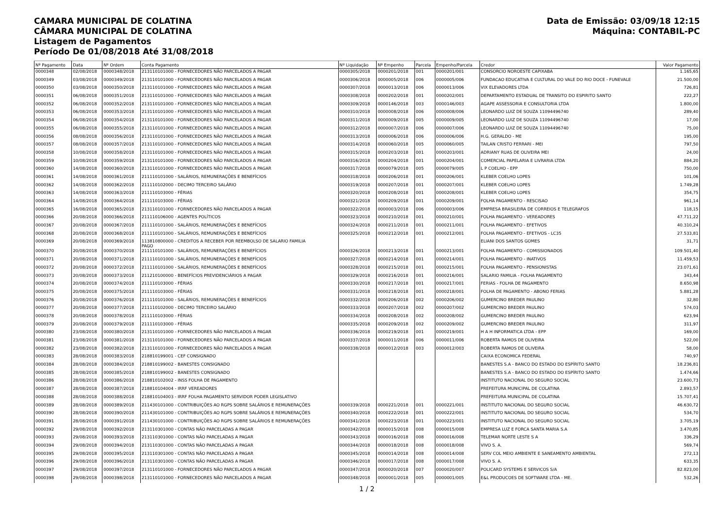CAMARA MUNICIPAL DE COLATINA
CÂMARA MUNICIPAL DE COLATINA
Listagem de Pagamentos
Período De 01/08/2018 Até 31/08/2018
Data de Emissão: 03/09/18 12:15
Máquina: CONTABIL-PC
| Nº Pagamento | Data | Nº Ordem | Conta Pagamento | Nº Liquidação | Nº Empenho | Parcela | Empenho/Parcela | Credor | Valor Pagamento |
| --- | --- | --- | --- | --- | --- | --- | --- | --- | --- |
| 0000348 | 02/08/2018 | 0000348/2018 | 213110101000 - FORNECEDORES NÃO PARCELADOS A PAGAR | 0000305/2018 | 0000201/2018 | 001 | 0000201/001 | CONSORCIO NOROESTE CAPIXABA | 1.165,65 |
| 0000349 | 03/08/2018 | 0000349/2018 | 213110101000 - FORNECEDORES NÃO PARCELADOS A PAGAR | 0000306/2018 | 0000005/2018 | 006 | 0000005/006 | FUNDACAO EDUCATIVA E CULTURAL DO VALE DO RIO DOCE - FUNEVALE | 21.500,00 |
| 0000350 | 03/08/2018 | 0000350/2018 | 213110101000 - FORNECEDORES NÃO PARCELADOS A PAGAR | 0000307/2018 | 0000013/2018 | 006 | 0000013/006 | VIX ELEVADORES LTDA | 726,81 |
| 0000351 | 06/08/2018 | 0000351/2018 | 213110101000 - FORNECEDORES NÃO PARCELADOS A PAGAR | 0000308/2018 | 0000202/2018 | 001 | 0000202/001 | DEPARTAMENTO ESTADUAL DE TRANSITO DO ESPIRITO SANTO | 222,27 |
| 0000352 | 06/08/2018 | 0000352/2018 | 213110101000 - FORNECEDORES NÃO PARCELADOS A PAGAR | 0000309/2018 | 0000146/2018 | 003 | 0000146/003 | AGAPE ASSESSORIA E CONSULTORIA LTDA | 1.800,00 |
| 0000353 | 06/08/2018 | 0000353/2018 | 213110101000 - FORNECEDORES NÃO PARCELADOS A PAGAR | 0000310/2018 | 0000008/2018 | 006 | 0000008/006 | LEONARDO LUIZ DE SOUZA 11094496740 | 289,40 |
| 0000354 | 06/08/2018 | 0000354/2018 | 213110101000 - FORNECEDORES NÃO PARCELADOS A PAGAR | 0000311/2018 | 0000009/2018 | 005 | 0000009/005 | LEONARDO LUIZ DE SOUZA 11094496740 | 17,00 |
| 0000355 | 06/08/2018 | 0000355/2018 | 213110101000 - FORNECEDORES NÃO PARCELADOS A PAGAR | 0000312/2018 | 0000007/2018 | 006 | 0000007/006 | LEONARDO LUIZ DE SOUZA 11094496740 | 75,00 |
| 0000356 | 08/08/2018 | 0000356/2018 | 213110101000 - FORNECEDORES NÃO PARCELADOS A PAGAR | 0000313/2018 | 0000006/2018 | 006 | 0000006/006 | H.G. GERALDO - ME | 195,00 |
| 0000357 | 08/08/2018 | 0000357/2018 | 213110101000 - FORNECEDORES NÃO PARCELADOS A PAGAR | 0000314/2018 | 0000060/2018 | 005 | 0000060/005 | TAILAN CRISTO FERRARI - MEI | 797,50 |
| 0000358 | 10/08/2018 | 0000358/2018 | 213110101000 - FORNECEDORES NÃO PARCELADOS A PAGAR | 0000315/2018 | 0000203/2018 | 001 | 0000203/001 | ADRIANY RUAS DE OLIVEIRA MEI | 24,00 |
| 0000359 | 10/08/2018 | 0000359/2018 | 213110101000 - FORNECEDORES NÃO PARCELADOS A PAGAR | 0000316/2018 | 0000204/2018 | 001 | 0000204/001 | COMERCIAL PAPELARIA E LIVRARIA LTDA | 884,20 |
| 0000360 | 14/08/2018 | 0000360/2018 | 213110101000 - FORNECEDORES NÃO PARCELADOS A PAGAR | 0000317/2018 | 0000079/2018 | 005 | 0000079/005 | L P COELHO - EPP | 750,00 |
| 0000361 | 14/08/2018 | 0000361/2018 | 211110101000 - SALÁRIOS, REMUNERAÇÕES E BENEFÍCIOS | 0000318/2018 | 0000206/2018 | 001 | 0000206/001 | KLEBER COELHO LOPES | 101,06 |
| 0000362 | 14/08/2018 | 0000362/2018 | 211110102000 - DECIMO TERCEIRO SALÁRIO | 0000319/2018 | 0000207/2018 | 001 | 0000207/001 | KLEBER COELHO LOPES | 1.749,28 |
| 0000363 | 14/08/2018 | 0000363/2018 | 211110103000 - FÉRIAS | 0000320/2018 | 0000208/2018 | 001 | 0000208/001 | KLEBER COELHO LOPES | 354,75 |
| 0000364 | 14/08/2018 | 0000364/2018 | 211110103000 - FÉRIAS | 0000321/2018 | 0000209/2018 | 001 | 0000209/001 | FOLHA PAGAMENTO - RESCISAO | 961,14 |
| 0000365 | 16/08/2018 | 0000365/2018 | 213110101000 - FORNECEDORES NÃO PARCELADOS A PAGAR | 0000322/2018 | 0000003/2018 | 006 | 0000003/006 | EMPRESA BRASILEIRA DE CORREIOS E TELEGRAFOS | 118,15 |
| 0000366 | 20/08/2018 | 0000366/2018 | 211110106000 - AGENTES POLÍTICOS | 0000323/2018 | 0000210/2018 | 001 | 0000210/001 | FOLHA PAGAMENTO - VEREADORES | 47.711,22 |
| 0000367 | 20/08/2018 | 0000367/2018 | 211110101000 - SALÁRIOS, REMUNERAÇÕES E BENEFÍCIOS | 0000324/2018 | 0000211/2018 | 001 | 0000211/001 | FOLHA PAGAMENTO - EFETIVOS | 40.310,24 |
| 0000368 | 20/08/2018 | 0000368/2018 | 211110101000 - SALÁRIOS, REMUNERAÇÕES E BENEFÍCIOS | 0000325/2018 | 0000212/2018 | 001 | 0000212/001 | FOLHA PAGAMENTO - EFETIVOS - LC35 | 27.533,81 |
| 0000369 | 20/08/2018 | 0000369/2018 | 113810800000 - CREDITOS A RECEBER POR REEMBOLSO DE SALARIO FAMILIA PAGO | | | | | ELIANI DOS SANTOS GOMES | 31,71 |
| 0000370 | 20/08/2018 | 0000370/2018 | 211110101000 - SALÁRIOS, REMUNERAÇÕES E BENEFÍCIOS | 0000326/2018 | 0000213/2018 | 001 | 0000213/001 | FOLHA PAGAMENTO - COMISSIONADOS | 109.501,40 |
| 0000371 | 20/08/2018 | 0000371/2018 | 211110101000 - SALÁRIOS, REMUNERAÇÕES E BENEFÍCIOS | 0000327/2018 | 0000214/2018 | 001 | 0000214/001 | FOLHA PAGAMENTO - INATIVOS | 11.459,53 |
| 0000372 | 20/08/2018 | 0000372/2018 | 211110101000 - SALÁRIOS, REMUNERAÇÕES E BENEFÍCIOS | 0000328/2018 | 0000215/2018 | 001 | 0000215/001 | FOLHA PAGAMENTO - PENSIONISTAS | 23.071,61 |
| 0000373 | 20/08/2018 | 0000373/2018 | 211210100000 - BENEFÍCIOS PREVIDENCIÁRIOS A PAGAR | 0000329/2018 | 0000216/2018 | 001 | 0000216/001 | SALARIO FAMILIA - FOLHA PAGAMENTO | 343,44 |
| 0000374 | 20/08/2018 | 0000374/2018 | 211110103000 - FÉRIAS | 0000330/2018 | 0000217/2018 | 001 | 0000217/001 | FERIAS - FOLHA DE PAGAMENTO | 8.650,98 |
| 0000375 | 20/08/2018 | 0000375/2018 | 211110103000 - FÉRIAS | 0000331/2018 | 0000218/2018 | 001 | 0000218/001 | FOLHA DE PAGAMENTO - ABONO FERIAS | 5.881,28 |
| 0000376 | 20/08/2018 | 0000376/2018 | 211110101000 - SALÁRIOS, REMUNERAÇÕES E BENEFÍCIOS | 0000332/2018 | 0000206/2018 | 002 | 0000206/002 | GUMERCINO BREDER PAULINO | 32,80 |
| 0000377 | 20/08/2018 | 0000377/2018 | 211110102000 - DECIMO TERCEIRO SALÁRIO | 0000333/2018 | 0000207/2018 | 002 | 0000207/002 | GUMERCINO BREDER PAULINO | 574,03 |
| 0000378 | 20/08/2018 | 0000378/2018 | 211110103000 - FÉRIAS | 0000334/2018 | 0000208/2018 | 002 | 0000208/002 | GUMERCINO BREDER PAULINO | 623,94 |
| 0000379 | 20/08/2018 | 0000379/2018 | 211110103000 - FÉRIAS | 0000335/2018 | 0000209/2018 | 002 | 0000209/002 | GUMERCINO BREDER PAULINO | 311,97 |
| 0000380 | 23/08/2018 | 0000380/2018 | 213110101000 - FORNECEDORES NÃO PARCELADOS A PAGAR | 0000336/2018 | 0000219/2018 | 001 | 0000219/001 | H A H INFORMATICA LTDA - EPP | 169,00 |
| 0000381 | 23/08/2018 | 0000381/2018 | 213110101000 - FORNECEDORES NÃO PARCELADOS A PAGAR | 0000337/2018 | 0000011/2018 | 006 | 0000011/006 | ROBERTA RAMOS DE OLIVEIRA | 522,00 |
| 0000382 | 23/08/2018 | 0000382/2018 | 213110101000 - FORNECEDORES NÃO PARCELADOS A PAGAR | 0000338/2018 | 0000012/2018 | 003 | 0000012/003 | ROBERTA RAMOS DE OLIVEIRA | 58,00 |
| 0000383 | 28/08/2018 | 0000383/2018 | 218810199001 - CEF CONSIGNADO | | | | | CAIXA ECONOMICA FEDERAL | 740,97 |
| 0000384 | 28/08/2018 | 0000384/2018 | 218810199002 - BANESTES CONSIGNADO | | | | | BANESTES S.A - BANCO DO ESTADO DO ESPÍRITO SANTO | 18.236,81 |
| 0000385 | 28/08/2018 | 0000385/2018 | 218810199002 - BANESTES CONSIGNADO | | | | | BANESTES S.A - BANCO DO ESTADO DO ESPÍRITO SANTO | 1.474,66 |
| 0000386 | 28/08/2018 | 0000386/2018 | 218810102002 - INSS FOLHA DE PAGAMENTO | | | | | INSTITUTO NACIONAL DO SEGURO SOCIAL | 23.600,73 |
| 0000387 | 28/08/2018 | 0000387/2018 | 218810104004 - IRRF VEREADORES | | | | | PREFEITURA MUNICIPAL DE COLATINA | 2.893,57 |
| 0000388 | 28/08/2018 | 0000388/2018 | 218810104003 - IRRF FOLHA PAGAMENTO SERVIDOR PODER LEGISLATIVO | | | | | PREFEITURA MUNICIPAL DE COLATINA | 15.707,41 |
| 0000389 | 28/08/2018 | 0000389/2018 | 211430101000 - CONTRIBUIÇÕES AO RGPS SOBRE SALÁRIOS E REMUNERAÇÕES | 0000339/2018 | 0000221/2018 | 001 | 0000221/001 | INSTITUTO NACIONAL DO SEGURO SOCIAL | 46.630,72 |
| 0000390 | 28/08/2018 | 0000390/2018 | 211430101000 - CONTRIBUIÇÕES AO RGPS SOBRE SALÁRIOS E REMUNERAÇÕES | 0000340/2018 | 0000222/2018 | 001 | 0000222/001 | INSTITUTO NACIONAL DO SEGURO SOCIAL | 534,70 |
| 0000391 | 28/08/2018 | 0000391/2018 | 211430101000 - CONTRIBUIÇÕES AO RGPS SOBRE SALÁRIOS E REMUNERAÇÕES | 0000341/2018 | 0000223/2018 | 001 | 0000223/001 | INSTITUTO NACIONAL DO SEGURO SOCIAL | 3.705,19 |
| 0000392 | 29/08/2018 | 0000392/2018 | 213110301000 - CONTAS NÃO PARCELADAS A PAGAR | 0000342/2018 | 0000015/2018 | 008 | 0000015/008 | EMPRESA LUZ E FORCA SANTA MARIA S.A | 3.470,85 |
| 0000393 | 29/08/2018 | 0000393/2018 | 213110301000 - CONTAS NÃO PARCELADAS A PAGAR | 0000343/2018 | 0000016/2018 | 008 | 0000016/008 | TELEMAR NORTE LESTE S A | 336,29 |
| 0000394 | 29/08/2018 | 0000394/2018 | 213110301000 - CONTAS NÃO PARCELADAS A PAGAR | 0000344/2018 | 0000018/2018 | 008 | 0000018/008 | VIVO S. A. | 569,74 |
| 0000395 | 29/08/2018 | 0000395/2018 | 213110301000 - CONTAS NÃO PARCELADAS A PAGAR | 0000345/2018 | 0000014/2018 | 008 | 0000014/008 | SERV COL MEIO AMBIENTE E SANEAMENTO AMBIENTAL | 272,13 |
| 0000396 | 29/08/2018 | 0000396/2018 | 213110301000 - CONTAS NÃO PARCELADAS A PAGAR | 0000346/2018 | 0000017/2018 | 008 | 0000017/008 | VIVO S. A. | 633,35 |
| 0000397 | 29/08/2018 | 0000397/2018 | 213110101000 - FORNECEDORES NÃO PARCELADOS A PAGAR | 0000347/2018 | 0000020/2018 | 007 | 0000020/007 | POLICARD SYSTEMS E SERVICOS S/A | 82.823,00 |
| 0000398 | 29/08/2018 | 0000398/2018 | 213110101000 - FORNECEDORES NÃO PARCELADOS A PAGAR | 0000348/2018 | 0000001/2018 | 005 | 0000001/005 | E&L PRODUCOES DE SOFTWARE LTDA - ME. | 532,26 |
1 / 2